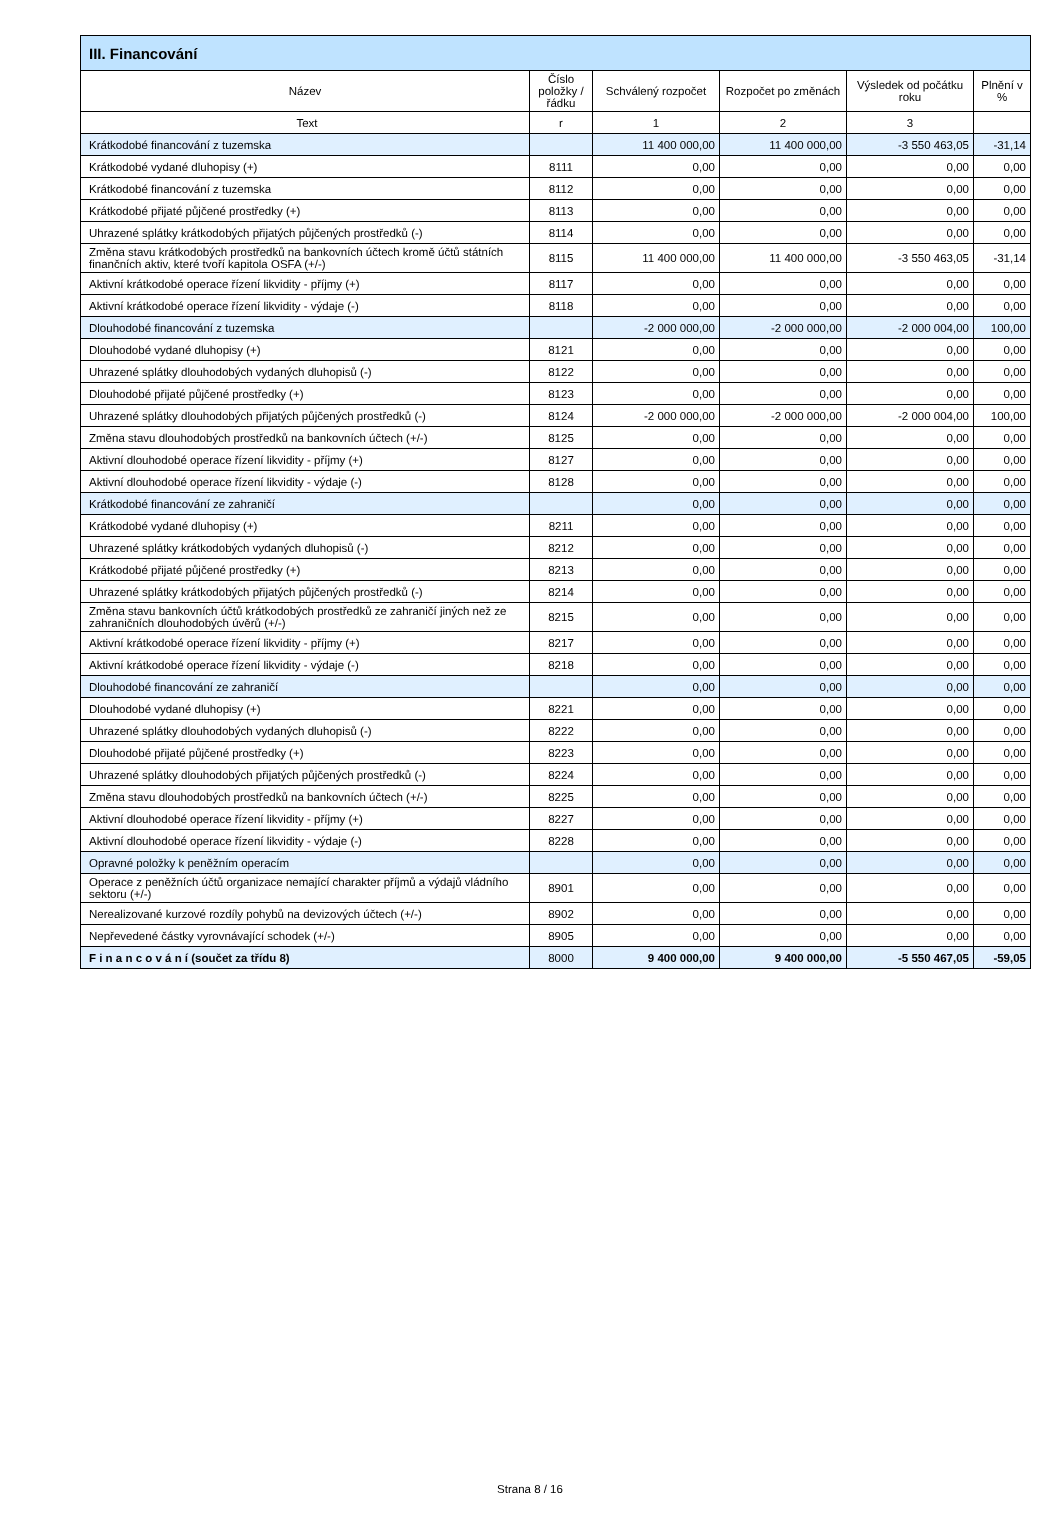| III. Financování | | | | | |
| --- | --- | --- | --- | --- | --- |
| Název | Číslo položky / řádku | Schválený rozpočet | Rozpočet po změnách | Výsledek od počátku roku | Plnění v % |
| Text | r | 1 | 2 | 3 | |
| Krátkodobé financování z tuzemska | | 11 400 000,00 | 11 400 000,00 | -3 550 463,05 | -31,14 |
| Krátkodobé vydané dluhopisy (+) | 8111 | 0,00 | 0,00 | 0,00 | 0,00 |
| Krátkodobé financování z tuzemska | 8112 | 0,00 | 0,00 | 0,00 | 0,00 |
| Krátkodobé přijaté půjčené prostředky (+) | 8113 | 0,00 | 0,00 | 0,00 | 0,00 |
| Uhrazené splátky krátkodobých přijatých půjčených prostředků (-) | 8114 | 0,00 | 0,00 | 0,00 | 0,00 |
| Změna stavu krátkodobých prostředků na bankovních účtech kromě účtů státních finančních aktiv, které tvoří kapitola OSFA (+/-) | 8115 | 11 400 000,00 | 11 400 000,00 | -3 550 463,05 | -31,14 |
| Aktivní krátkodobé operace řízení likvidity - příjmy (+) | 8117 | 0,00 | 0,00 | 0,00 | 0,00 |
| Aktivní krátkodobé operace řízení likvidity - výdaje (-) | 8118 | 0,00 | 0,00 | 0,00 | 0,00 |
| Dlouhodobé financování z tuzemska | | -2 000 000,00 | -2 000 000,00 | -2 000 004,00 | 100,00 |
| Dlouhodobé vydané dluhopisy (+) | 8121 | 0,00 | 0,00 | 0,00 | 0,00 |
| Uhrazené splátky dlouhodobých vydaných dluhopisů (-) | 8122 | 0,00 | 0,00 | 0,00 | 0,00 |
| Dlouhodobé přijaté půjčené prostředky (+) | 8123 | 0,00 | 0,00 | 0,00 | 0,00 |
| Uhrazené splátky dlouhodobých přijatých půjčených prostředků (-) | 8124 | -2 000 000,00 | -2 000 000,00 | -2 000 004,00 | 100,00 |
| Změna stavu dlouhodobých prostředků na bankovních účtech (+/-) | 8125 | 0,00 | 0,00 | 0,00 | 0,00 |
| Aktivní dlouhodobé operace řízení likvidity - příjmy (+) | 8127 | 0,00 | 0,00 | 0,00 | 0,00 |
| Aktivní dlouhodobé operace řízení likvidity - výdaje (-) | 8128 | 0,00 | 0,00 | 0,00 | 0,00 |
| Krátkodobé financování ze zahraničí | | 0,00 | 0,00 | 0,00 | 0,00 |
| Krátkodobé vydané dluhopisy (+) | 8211 | 0,00 | 0,00 | 0,00 | 0,00 |
| Uhrazené splátky krátkodobých vydaných dluhopisů (-) | 8212 | 0,00 | 0,00 | 0,00 | 0,00 |
| Krátkodobé přijaté půjčené prostředky (+) | 8213 | 0,00 | 0,00 | 0,00 | 0,00 |
| Uhrazené splátky krátkodobých přijatých půjčených prostředků (-) | 8214 | 0,00 | 0,00 | 0,00 | 0,00 |
| Změna stavu bankovních účtů krátkodobých prostředků ze zahraničí jiných než ze zahraničních dlouhodobých úvěrů (+/-) | 8215 | 0,00 | 0,00 | 0,00 | 0,00 |
| Aktivní krátkodobé operace řízení likvidity - příjmy (+) | 8217 | 0,00 | 0,00 | 0,00 | 0,00 |
| Aktivní krátkodobé operace řízení likvidity - výdaje (-) | 8218 | 0,00 | 0,00 | 0,00 | 0,00 |
| Dlouhodobé financování ze zahraničí | | 0,00 | 0,00 | 0,00 | 0,00 |
| Dlouhodobé vydané dluhopisy (+) | 8221 | 0,00 | 0,00 | 0,00 | 0,00 |
| Uhrazené splátky dlouhodobých vydaných dluhopisů (-) | 8222 | 0,00 | 0,00 | 0,00 | 0,00 |
| Dlouhodobé přijaté půjčené prostředky (+) | 8223 | 0,00 | 0,00 | 0,00 | 0,00 |
| Uhrazené splátky dlouhodobých přijatých půjčených prostředků (-) | 8224 | 0,00 | 0,00 | 0,00 | 0,00 |
| Změna stavu dlouhodobých prostředků na bankovních účtech (+/-) | 8225 | 0,00 | 0,00 | 0,00 | 0,00 |
| Aktivní dlouhodobé operace řízení likvidity - příjmy (+) | 8227 | 0,00 | 0,00 | 0,00 | 0,00 |
| Aktivní dlouhodobé operace řízení likvidity - výdaje (-) | 8228 | 0,00 | 0,00 | 0,00 | 0,00 |
| Opravné položky k peněžním operacím | | 0,00 | 0,00 | 0,00 | 0,00 |
| Operace z peněžních účtů organizace nemající charakter příjmů a výdajů vládního sektoru (+/-) | 8901 | 0,00 | 0,00 | 0,00 | 0,00 |
| Nerealizované kurzové rozdíly pohybů na devizových účtech (+/-) | 8902 | 0,00 | 0,00 | 0,00 | 0,00 |
| Nepřevedené částky vyrovnávající schodek (+/-) | 8905 | 0,00 | 0,00 | 0,00 | 0,00 |
| F i n a n c o v á n í (součet za třídu 8) | 8000 | 9 400 000,00 | 9 400 000,00 | -5 550 467,05 | -59,05 |
Strana 8 / 16